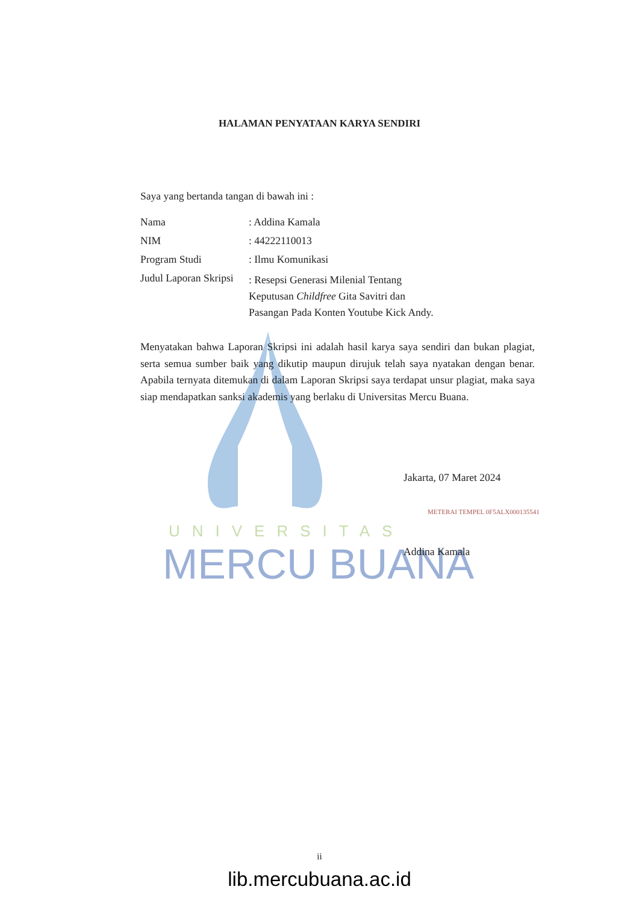UNIVERSITAS
MERCU BUANA
HALAMAN PENYATAAN KARYA SENDIRI
Saya yang bertanda tangan di bawah ini :
Nama : Addina Kamala
NIM : 44222110013
Program Studi : Ilmu Komunikasi
Judul Laporan Skripsi
: Resepsi Generasi Milenial Tentang Keputusan Childfree Gita Savitri dan Pasangan Pada Konten Youtube Kick Andy.
Menyatakan bahwa Laporan Skripsi ini adalah hasil karya saya sendiri dan bukan plagiat, serta semua sumber baik yang dikutip maupun dirujuk telah saya nyatakan dengan benar. Apabila ternyata ditemukan di dalam Laporan Skripsi saya terdapat unsur plagiat, maka saya siap mendapatkan sanksi akademis yang berlaku di Universitas Mercu Buana.
Jakarta, 07 Maret 2024
METERAI TEMPEL 0F5ALX000135541
Addina Kamala
ii
lib.mercubuana.ac.id